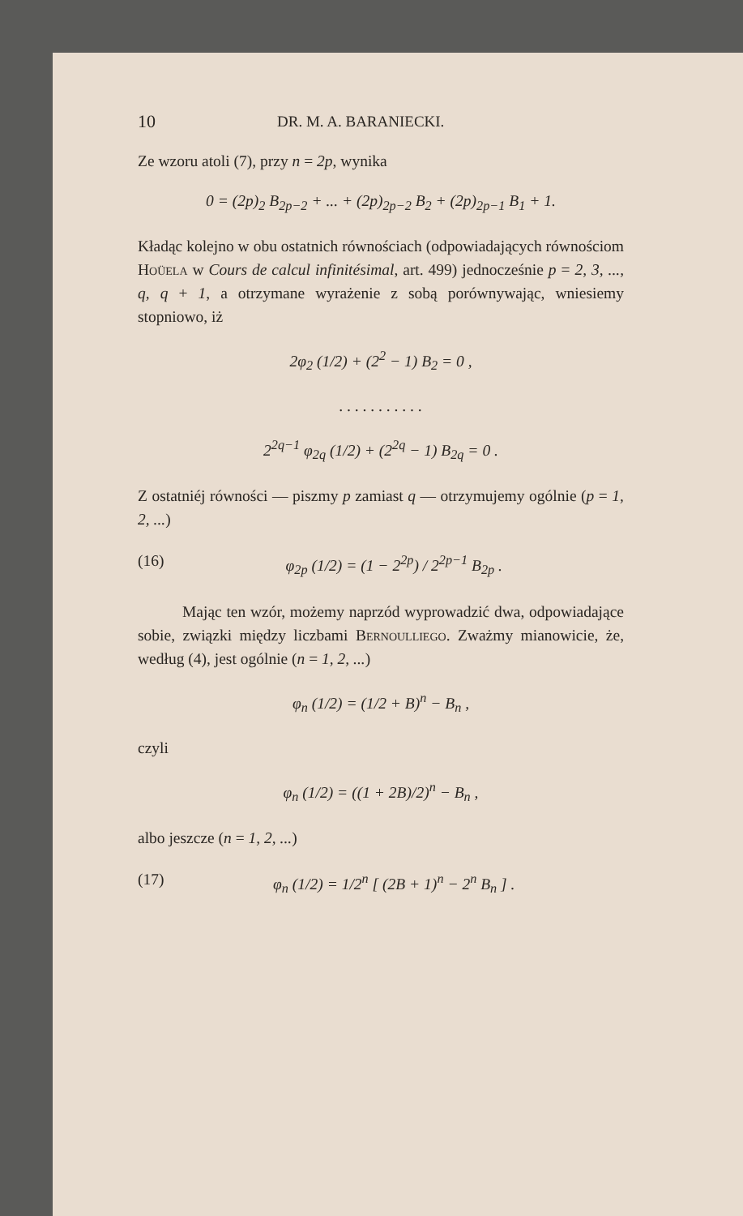10 DR. M. A. BARANIECKI.
Ze wzoru atoli (7), przy n = 2p, wynika
0 = (2p)<sub>2</sub> B<sub>2p−2</sub> + ... + (2p)<sub>2p−2</sub> B<sub>2</sub> + (2p)<sub>2p−1</sub> B<sub>1</sub> + 1.
Kładąc kolejno w obu ostatnich równościach (odpowiadających równościom Hoüela w Cours de calcul infinitésimal, art. 499) jednocześnie p = 2, 3, ..., q, q + 1, a otrzymane wyrażenie z sobą porównywając, wniesiemy stopniowo, iż
2φ<sub>2</sub> (1/2) + (2<sup>2</sup> − 1) B<sub>2</sub> = 0 ,
. . . . . . . . . . .
2<sup>2q−1</sup> φ<sub>2q</sub> (1/2) + (2<sup>2q</sup> − 1) B<sub>2q</sub> = 0 .
Z ostatniéj równości — piszmy p zamiast q — otrzymujemy ogólnie (p = 1, 2, ...)
(16) φ<sub>2p</sub> (1/2) = (1 − 2<sup>2p</sup>) / 2<sup>2p−1</sup> B<sub>2p</sub> .
Mając ten wzór, możemy naprzód wyprowadzić dwa, odpowiadające sobie, związki między liczbami Bernoulliego. Zważmy mianowicie, że, według (4), jest ogólnie (n = 1, 2, ...)
φ<sub>n</sub> (1/2) = (1/2 + B)<sup>n</sup> − B<sub>n</sub> ,
czyli
φ<sub>n</sub> (1/2) = ((1 + 2B)/2)<sup>n</sup> − B<sub>n</sub> ,
albo jeszcze (n = 1, 2, ...)
(17) φ<sub>n</sub> (1/2) = 1/2<sup>n</sup> [ (2B + 1)<sup>n</sup> − 2<sup>n</sup> B<sub>n</sub> ] .